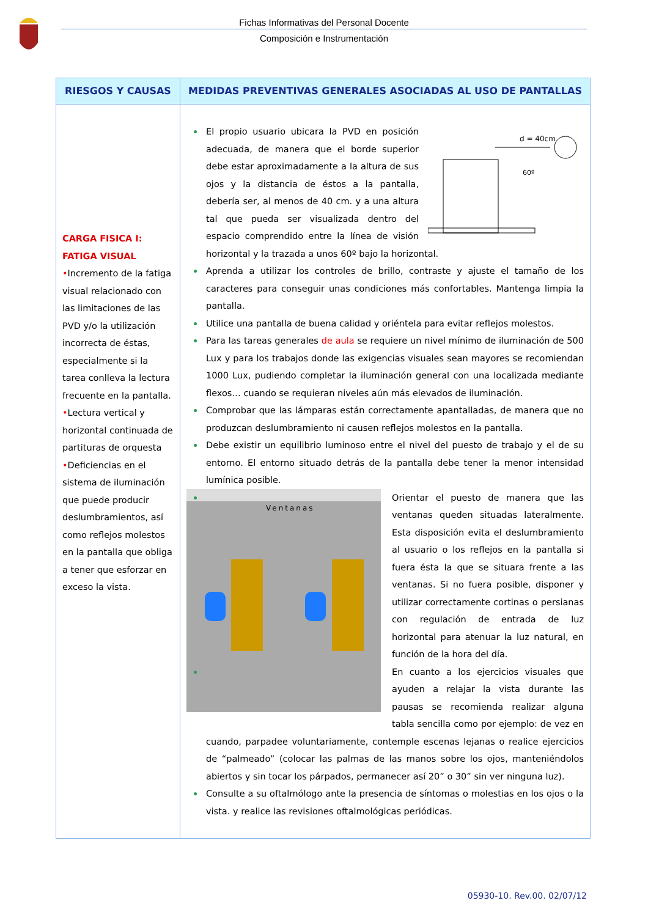Fichas Informativas del Personal Docente
Composición e Instrumentación
| RIESGOS Y CAUSAS | MEDIDAS PREVENTIVAS GENERALES ASOCIADAS AL USO DE PANTALLAS |
| --- | --- |
| CARGA FISICA I: FATIGA VISUAL • Incremento de la fatiga visual relacionado con las limitaciones de las PVD y/o la utilización incorrecta de éstas, especialmente si la tarea conlleva la lectura frecuente en la pantalla. • Lectura vertical y horizontal continuada de partituras de orquesta • Deficiencias en el sistema de iluminación que puede producir deslumbramientos, así como reflejos molestos en la pantalla que obliga a tener que esforzar en exceso la vista. | d = 40cm 60º El propio usuario ubicara la PVD en posición adecuada, de manera que el borde superior debe estar aproximadamente a la altura de sus ojos y la distancia de éstos a la pantalla, debería ser, al menos de 40 cm. y a una altura tal que pueda ser visualizada dentro del espacio comprendido entre la línea de visión horizontal y la trazada a unos 60º bajo la horizontal. Aprenda a utilizar los controles de brillo, contraste y ajuste el tamaño de los caracteres para conseguir unas condiciones más confortables. Mantenga limpia la pantalla. Utilice una pantalla de buena calidad y oriéntela para evitar reflejos molestos. Para las tareas generales de aula se requiere un nivel mínimo de iluminación de 500 Lux y para los trabajos donde las exigencias visuales sean mayores se recomiendan 1000 Lux, pudiendo completar la iluminación general con una localizada mediante flexos… cuando se requieran niveles aún más elevados de iluminación. Comprobar que las lámparas están correctamente apantalladas, de manera que no produzcan deslumbramiento ni causen reflejos molestos en la pantalla. Debe existir un equilibrio luminoso entre el nivel del puesto de trabajo y el de su entorno. El entorno situado detrás de la pantalla debe tener la menor intensidad lumínica posible. Ventanas Orientar el puesto de manera que las ventanas queden situadas lateralmente. Esta disposición evita el deslumbramiento al usuario o los reflejos en la pantalla si fuera ésta la que se situara frente a las ventanas. Si no fuera posible, disponer y utilizar correctamente cortinas o persianas con regulación de entrada de luz horizontal para atenuar la luz natural, en función de la hora del día. En cuanto a los ejercicios visuales que ayuden a relajar la vista durante las pausas se recomienda realizar alguna tabla sencilla como por ejemplo: de vez en cuando, parpadee voluntariamente, contemple escenas lejanas o realice ejercicios de “palmeado” (colocar las palmas de las manos sobre los ojos, manteniéndolos abiertos y sin tocar los párpados, permanecer así 20” o 30” sin ver ninguna luz). Consulte a su oftalmólogo ante la presencia de síntomas o molestias en los ojos o la vista. y realice las revisiones oftalmológicas periódicas. |
05930-10. Rev.00. 02/07/12